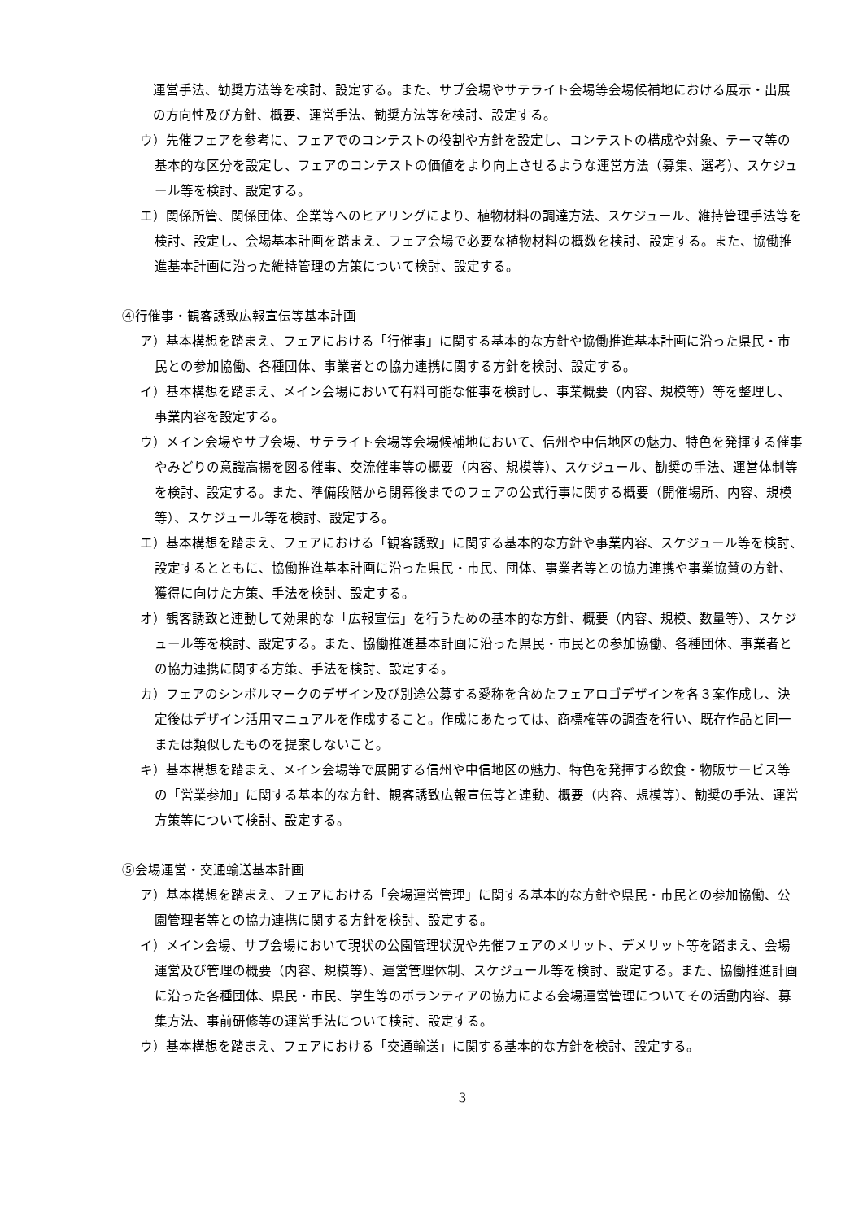運営手法、勧奨方法等を検討、設定する。また、サブ会場やサテライト会場等会場候補地における展示・出展の方向性及び方針、概要、運営手法、勧奨方法等を検討、設定する。
ウ）先催フェアを参考に、フェアでのコンテストの役割や方針を設定し、コンテストの構成や対象、テーマ等の基本的な区分を設定し、フェアのコンテストの価値をより向上させるような運営方法（募集、選考）、スケジュール等を検討、設定する。
エ）関係所管、関係団体、企業等へのヒアリングにより、植物材料の調達方法、スケジュール、維持管理手法等を検討、設定し、会場基本計画を踏まえ、フェア会場で必要な植物材料の概数を検討、設定する。また、協働推進基本計画に沿った維持管理の方策について検討、設定する。
④行催事・観客誘致広報宣伝等基本計画
ア）基本構想を踏まえ、フェアにおける「行催事」に関する基本的な方針や協働推進基本計画に沿った県民・市民との参加協働、各種団体、事業者との協力連携に関する方針を検討、設定する。
イ）基本構想を踏まえ、メイン会場において有料可能な催事を検討し、事業概要（内容、規模等）等を整理し、事業内容を設定する。
ウ）メイン会場やサブ会場、サテライト会場等会場候補地において、信州や中信地区の魅力、特色を発揮する催事やみどりの意識高揚を図る催事、交流催事等の概要（内容、規模等）、スケジュール、勧奨の手法、運営体制等を検討、設定する。また、準備段階から閉幕後までのフェアの公式行事に関する概要（開催場所、内容、規模等）、スケジュール等を検討、設定する。
エ）基本構想を踏まえ、フェアにおける「観客誘致」に関する基本的な方針や事業内容、スケジュール等を検討、設定するとともに、協働推進基本計画に沿った県民・市民、団体、事業者等との協力連携や事業協賛の方針、獲得に向けた方策、手法を検討、設定する。
オ）観客誘致と連動して効果的な「広報宣伝」を行うための基本的な方針、概要（内容、規模、数量等）、スケジュール等を検討、設定する。また、協働推進基本計画に沿った県民・市民との参加協働、各種団体、事業者との協力連携に関する方策、手法を検討、設定する。
カ）フェアのシンボルマークのデザイン及び別途公募する愛称を含めたフェアロゴデザインを各３案作成し、決定後はデザイン活用マニュアルを作成すること。作成にあたっては、商標権等の調査を行い、既存作品と同一または類似したものを提案しないこと。
キ）基本構想を踏まえ、メイン会場等で展開する信州や中信地区の魅力、特色を発揮する飲食・物販サービス等の「営業参加」に関する基本的な方針、観客誘致広報宣伝等と連動、概要（内容、規模等）、勧奨の手法、運営方策等について検討、設定する。
⑤会場運営・交通輸送基本計画
ア）基本構想を踏まえ、フェアにおける「会場運営管理」に関する基本的な方針や県民・市民との参加協働、公園管理者等との協力連携に関する方針を検討、設定する。
イ）メイン会場、サブ会場において現状の公園管理状況や先催フェアのメリット、デメリット等を踏まえ、会場運営及び管理の概要（内容、規模等）、運営管理体制、スケジュール等を検討、設定する。また、協働推進計画に沿った各種団体、県民・市民、学生等のボランティアの協力による会場運営管理についてその活動内容、募集方法、事前研修等の運営手法について検討、設定する。
ウ）基本構想を踏まえ、フェアにおける「交通輸送」に関する基本的な方針を検討、設定する。
3